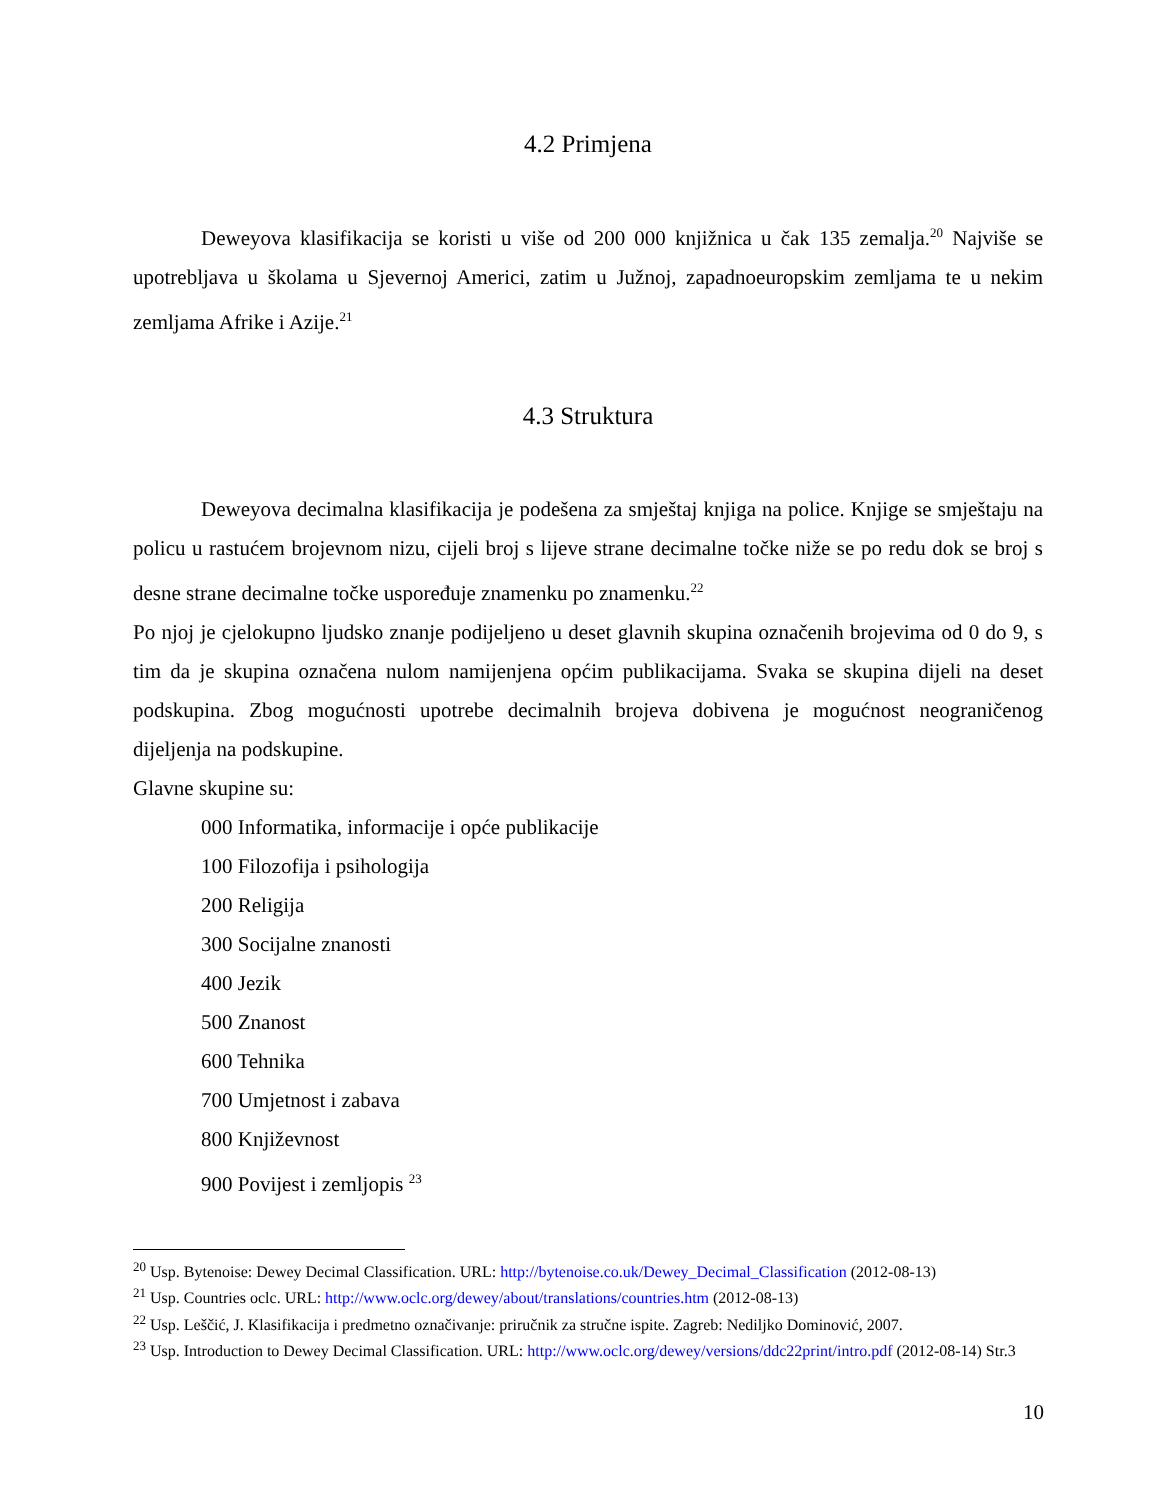4.2 Primjena
Deweyova klasifikacija se koristi u više od 200 000 knjižnica u čak 135 zemalja.<sup>20</sup> Najviše se upotrebljava u školama u Sjevernoj Americi, zatim u Južnoj, zapadnoeuropskim zemljama te u nekim zemljama Afrike i Azije.<sup>21</sup>
4.3 Struktura
Deweyova decimalna klasifikacija je podešena za smještaj knjiga na police. Knjige se smještaju na policu u rastućem brojevnom nizu, cijeli broj s lijeve strane decimalne točke niže se po redu dok se broj s desne strane decimalne točke uspoređuje znamenku po znamenku.<sup>22</sup>
Po njoj je cjelokupno ljudsko znanje podijeljeno u deset glavnih skupina označenih brojevima od 0 do 9, s tim da je skupina označena nulom namijenjena općim publikacijama. Svaka se skupina dijeli na deset podskupina. Zbog mogućnosti upotrebe decimalnih brojeva dobivena je mogućnost neograničenog dijeljenja na podskupine.
Glavne skupine su:
000 Informatika, informacije i opće publikacije
100 Filozofija i psihologija
200 Religija
300 Socijalne znanosti
400 Jezik
500 Znanost
600 Tehnika
700 Umjetnost i zabava
800 Književnost
900 Povijest i zemljopis <sup>23</sup>
<sup>20</sup> Usp. Bytenoise: Dewey Decimal Classification. URL: http://bytenoise.co.uk/Dewey_Decimal_Classification (2012-08-13)
<sup>21</sup> Usp. Countries oclc. URL: http://www.oclc.org/dewey/about/translations/countries.htm (2012-08-13)
<sup>22</sup> Usp. Leščić, J. Klasifikacija i predmetno označivanje: priručnik za stručne ispite. Zagreb: Nediljko Dominović, 2007.
<sup>23</sup> Usp. Introduction to Dewey Decimal Classification. URL: http://www.oclc.org/dewey/versions/ddc22print/intro.pdf (2012-08-14) Str.3
10